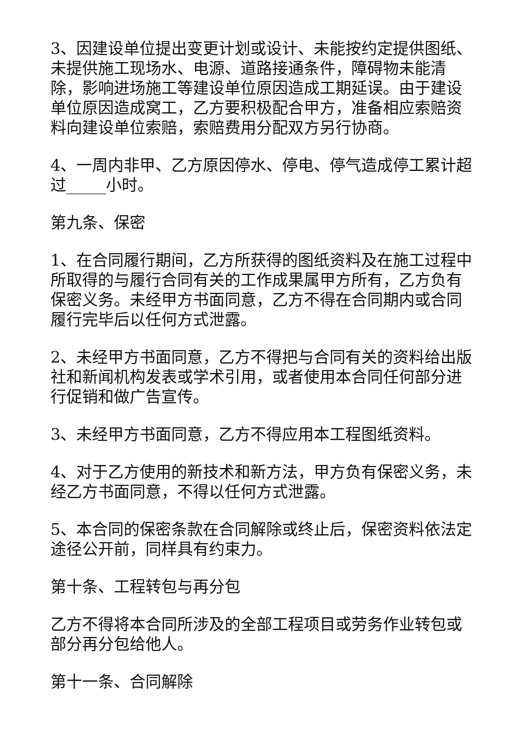3、因建设单位提出变更计划或设计、未能按约定提供图纸、未提供施工现场水、电源、道路接通条件，障碍物未能清除，影响进场施工等建设单位原因造成工期延误。由于建设单位原因造成窝工，乙方要积极配合甲方，准备相应索赔资料向建设单位索赔，索赔费用分配双方另行协商。
4、一周内非甲、乙方原因停水、停电、停气造成停工累计超过_____小时。
第九条、保密
1、在合同履行期间，乙方所获得的图纸资料及在施工过程中所取得的与履行合同有关的工作成果属甲方所有，乙方负有保密义务。未经甲方书面同意，乙方不得在合同期内或合同履行完毕后以任何方式泄露。
2、未经甲方书面同意，乙方不得把与合同有关的资料给出版社和新闻机构发表或学术引用，或者使用本合同任何部分进行促销和做广告宣传。
3、未经甲方书面同意，乙方不得应用本工程图纸资料。
4、对于乙方使用的新技术和新方法，甲方负有保密义务，未经乙方书面同意，不得以任何方式泄露。
5、本合同的保密条款在合同解除或终止后，保密资料依法定途径公开前，同样具有约束力。
第十条、工程转包与再分包
乙方不得将本合同所涉及的全部工程项目或劳务作业转包或部分再分包给他人。
第十一条、合同解除